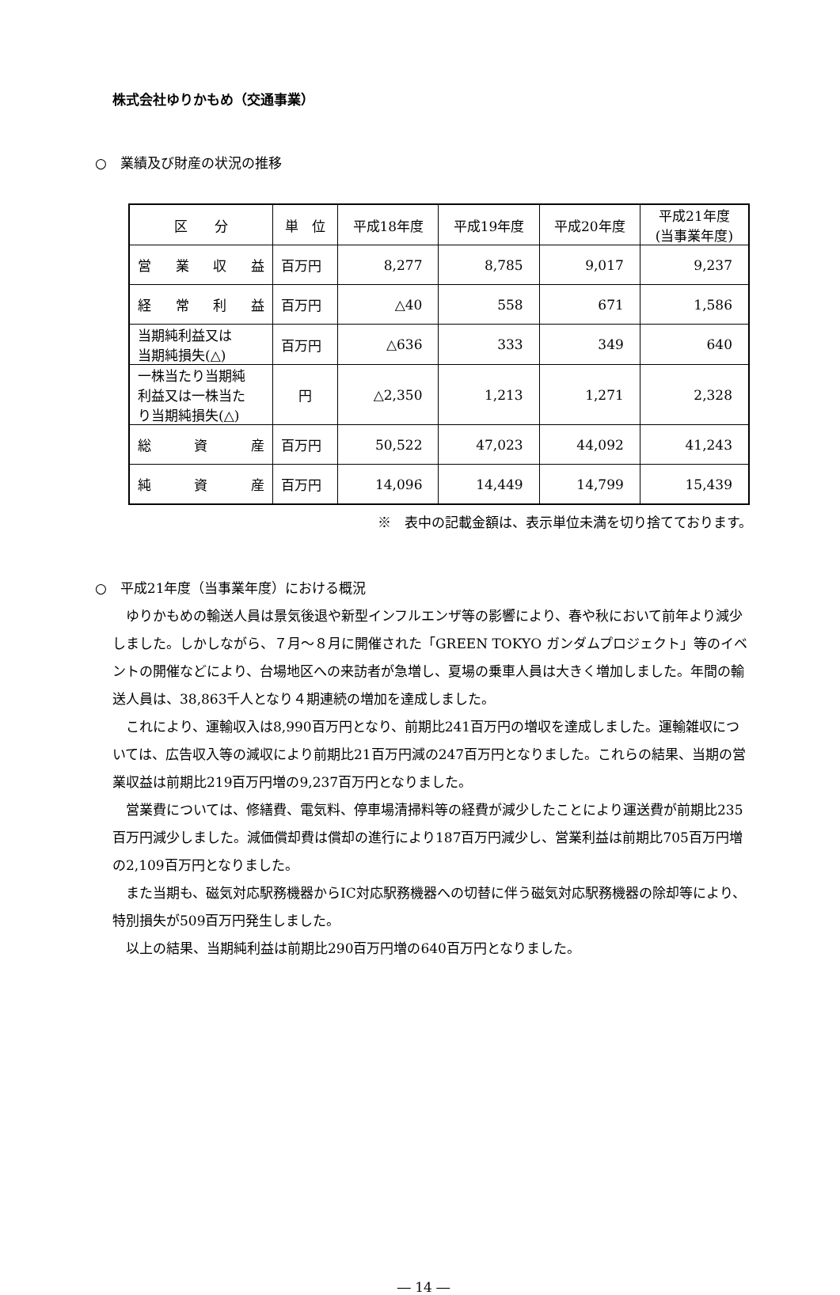株式会社ゆりかもめ（交通事業）
○　業績及び財産の状況の推移
| 区 分 | 単 位 | 平成18年度 | 平成19年度 | 平成20年度 | 平成21年度 (当事業年度) |
| --- | --- | --- | --- | --- | --- |
| 営業収益 | 百万円 | 8,277 | 8,785 | 9,017 | 9,237 |
| 経常利益 | 百万円 | △40 | 558 | 671 | 1,586 |
| 当期純利益又は 当期純損失(△) | 百万円 | △636 | 333 | 349 | 640 |
| 一株当たり当期純 利益又は一株当た り当期純損失(△) | 円 | △2,350 | 1,213 | 1,271 | 2,328 |
| 総 資 産 | 百万円 | 50,522 | 47,023 | 44,092 | 41,243 |
| 純 資 産 | 百万円 | 14,096 | 14,449 | 14,799 | 15,439 |
※　表中の記載金額は、表示単位未満を切り捨てております。
○　平成21年度（当事業年度）における概況
ゆりかもめの輸送人員は景気後退や新型インフルエンザ等の影響により、春や秋において前年より減少しました。しかしながら、７月～８月に開催された「GREEN TOKYO ガンダムプロジェクト」等のイベントの開催などにより、台場地区への来訪者が急増し、夏場の乗車人員は大きく増加しました。年間の輸送人員は、38,863千人となり４期連続の増加を達成しました。
これにより、運輸収入は8,990百万円となり、前期比241百万円の増収を達成しました。運輸雑収については、広告収入等の減収により前期比21百万円減の247百万円となりました。これらの結果、当期の営業収益は前期比219百万円増の9,237百万円となりました。
営業費については、修繕費、電気料、停車場清掃料等の経費が減少したことにより運送費が前期比235百万円減少しました。減価償却費は償却の進行により187百万円減少し、営業利益は前期比705百万円増の2,109百万円となりました。
また当期も、磁気対応駅務機器からIC対応駅務機器への切替に伴う磁気対応駅務機器の除却等により、特別損失が509百万円発生しました。
以上の結果、当期純利益は前期比290百万円増の640百万円となりました。
― 14 ―